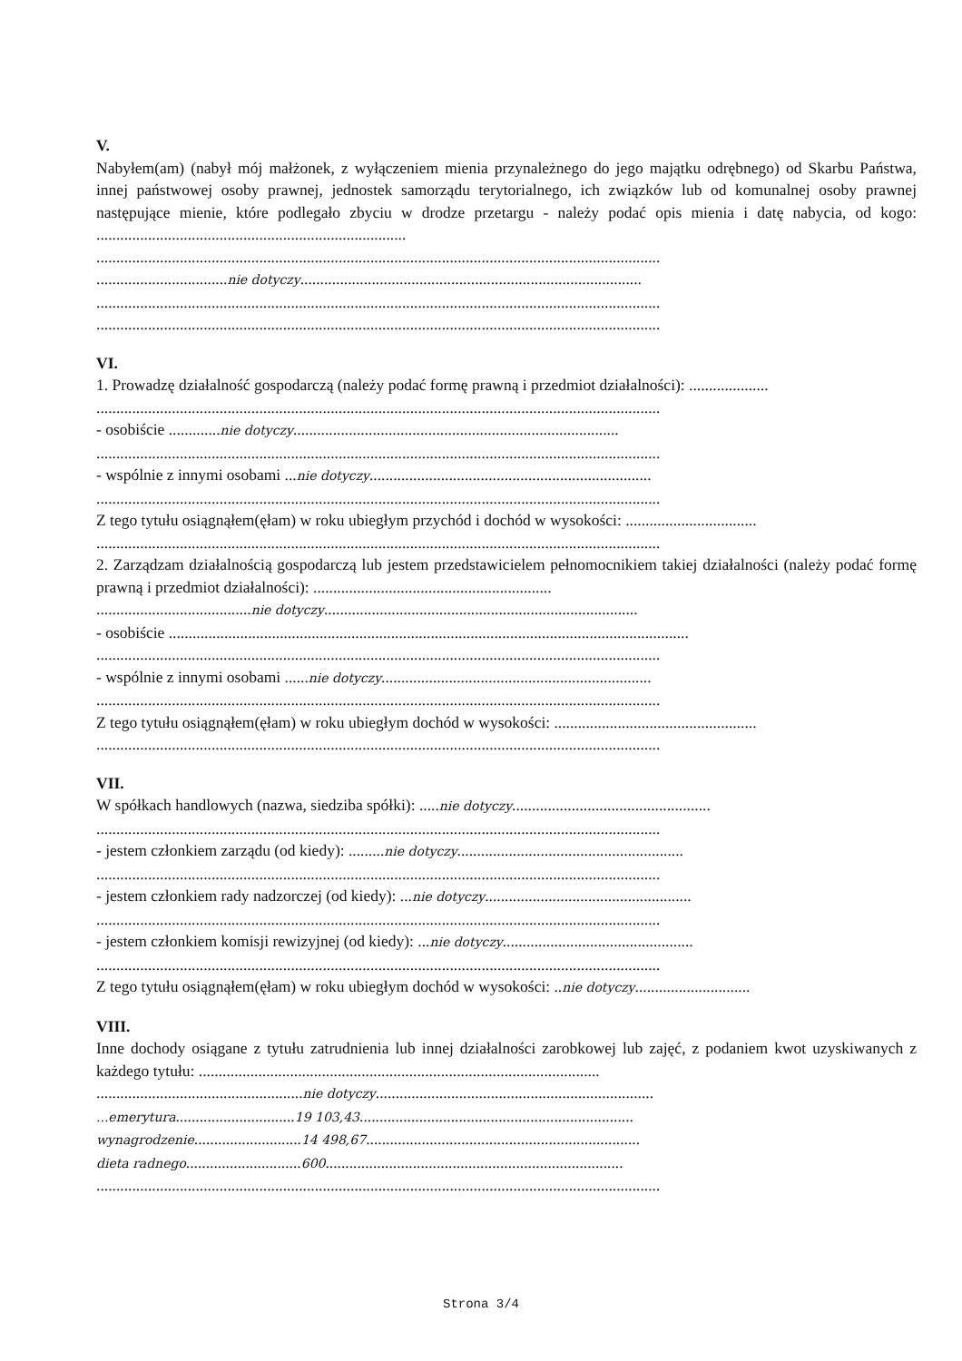V.
Nabyłem(am) (nabył mój małżonek, z wyłączeniem mienia przynależnego do jego majątku odrębnego) od Skarbu Państwa, innej państwowej osoby prawnej, jednostek samorządu terytorialnego, ich związków lub od komunalnej osoby prawnej następujące mienie, które podlegało zbyciu w drodze przetargu - należy podać opis mienia i datę nabycia, od kogo: ..............................................................................
..............................................................................................................................................
.................................nie dotyczy......................................................................................
..............................................................................................................................................
..............................................................................................................................................
VI.
1. Prowadzę działalność gospodarczą (należy podać formę prawną i przedmiot działalności): ....................
..............................................................................................................................................
- osobiście .............nie dotyczy..................................................................................
..............................................................................................................................................
- wspólnie z innymi osobami ...nie dotyczy.......................................................................
..............................................................................................................................................
Z tego tytułu osiągnąłem(ęłam) w roku ubiegłym przychód i dochód w wysokości: .................................
..............................................................................................................................................
2. Zarządzam działalnością gospodarczą lub jestem przedstawicielem pełnomocnikiem takiej działalności (należy podać formę prawną i przedmiot działalności): ............................................................
.......................................nie dotyczy...............................................................................
- osobiście ...................................................................................................................................
..............................................................................................................................................
- wspólnie z innymi osobami ......nie dotyczy....................................................................
..............................................................................................................................................
Z tego tytułu osiągnąłem(ęłam) w roku ubiegłym dochód w wysokości: ...................................................
..............................................................................................................................................
VII.
W spółkach handlowych (nazwa, siedziba spółki): .....nie dotyczy..................................................
..............................................................................................................................................
- jestem członkiem zarządu (od kiedy): .........nie dotyczy.........................................................
..............................................................................................................................................
- jestem członkiem rady nadzorczej (od kiedy): ...nie dotyczy....................................................
..............................................................................................................................................
- jestem członkiem komisji rewizyjnej (od kiedy): ...nie dotyczy................................................
..............................................................................................................................................
Z tego tytułu osiągnąłem(ęłam) w roku ubiegłym dochód w wysokości: ..nie dotyczy.............................
VIII.
Inne dochody osiągane z tytułu zatrudnienia lub innej działalności zarobkowej lub zajęć, z podaniem kwot uzyskiwanych z każdego tytułu: .....................................................................................................
....................................................nie dotyczy......................................................................
...emerytura..............................19 103,43.....................................................................
wynagrodzenie...........................14 498,67.....................................................................
dieta radnego.............................600...........................................................................
..............................................................................................................................................
Strona 3/4